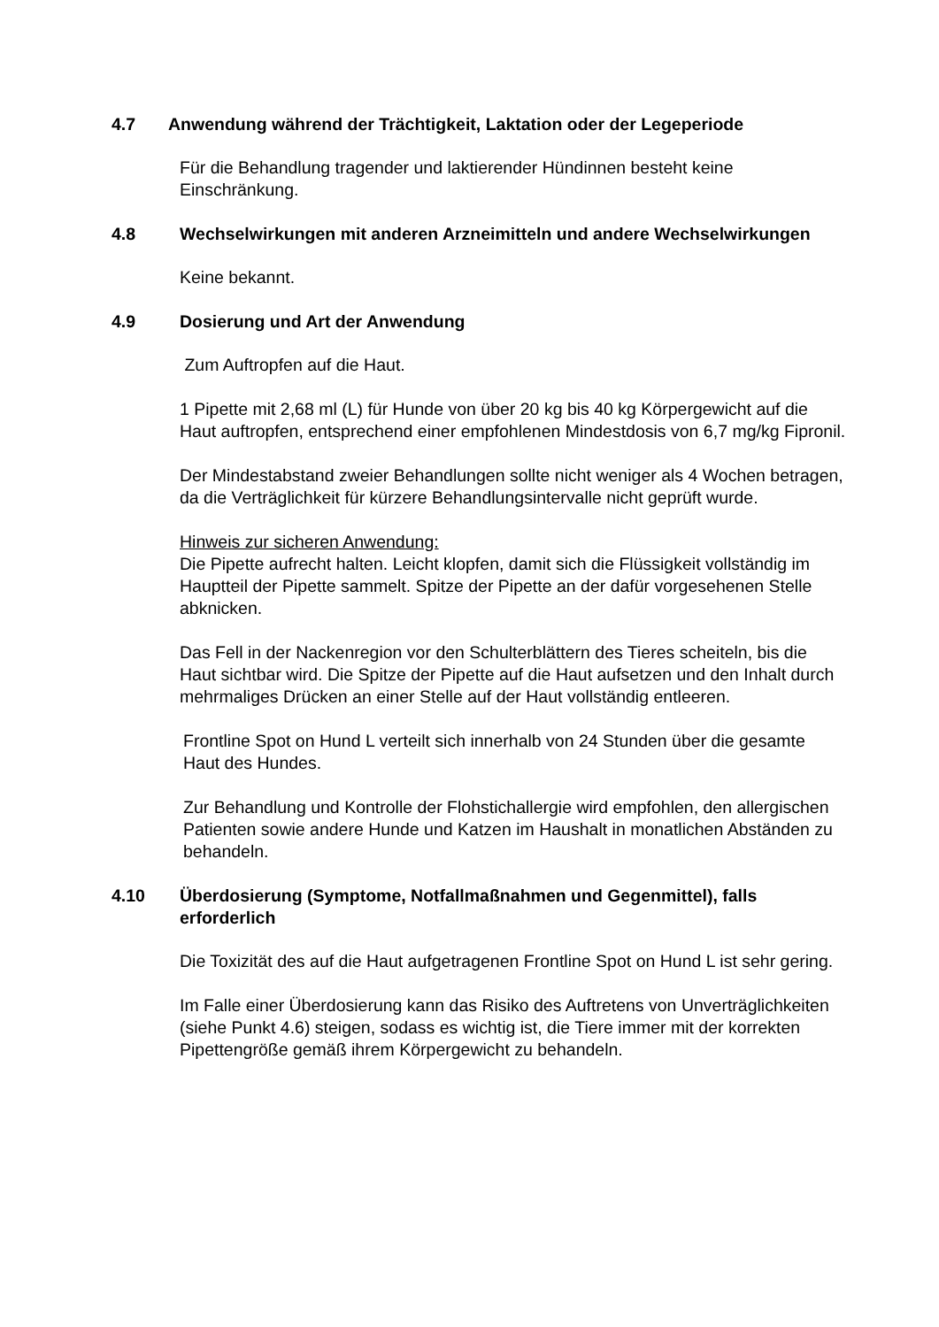4.7 Anwendung während der Trächtigkeit, Laktation oder der Legeperiode
Für die Behandlung tragender und laktierender Hündinnen besteht keine Einschränkung.
4.8 Wechselwirkungen mit anderen Arzneimitteln und andere Wechselwirkungen
Keine bekannt.
4.9 Dosierung und Art der Anwendung
Zum Auftropfen auf die Haut.
1 Pipette mit 2,68 ml (L) für Hunde von über 20 kg bis 40 kg Körpergewicht auf die Haut auftropfen, entsprechend einer empfohlenen Mindestdosis von 6,7 mg/kg Fipronil.
Der Mindestabstand zweier Behandlungen sollte nicht weniger als 4 Wochen betragen, da die Verträglichkeit für kürzere Behandlungsintervalle nicht geprüft wurde.
Hinweis zur sicheren Anwendung:
Die Pipette aufrecht halten. Leicht klopfen, damit sich die Flüssigkeit vollständig im Hauptteil der Pipette sammelt. Spitze der Pipette an der dafür vorgesehenen Stelle abknicken.
Das Fell in der Nackenregion vor den Schulterblättern des Tieres scheiteln, bis die Haut sichtbar wird. Die Spitze der Pipette auf die Haut aufsetzen und den Inhalt durch mehrmaliges Drücken an einer Stelle auf der Haut vollständig entleeren.
Frontline Spot on Hund L verteilt sich innerhalb von 24 Stunden über die gesamte Haut des Hundes.
Zur Behandlung und Kontrolle der Flohstichallergie wird empfohlen, den allergischen Patienten sowie andere Hunde und Katzen im Haushalt in monatlichen Abständen zu behandeln.
4.10 Überdosierung (Symptome, Notfallmaßnahmen und Gegenmittel), falls erforderlich
Die Toxizität des auf die Haut aufgetragenen Frontline Spot on Hund L ist sehr gering.
Im Falle einer Überdosierung kann das Risiko des Auftretens von Unverträglichkeiten (siehe Punkt 4.6) steigen, sodass es wichtig ist, die Tiere immer mit der korrekten Pipettengröße gemäß ihrem Körpergewicht zu behandeln.